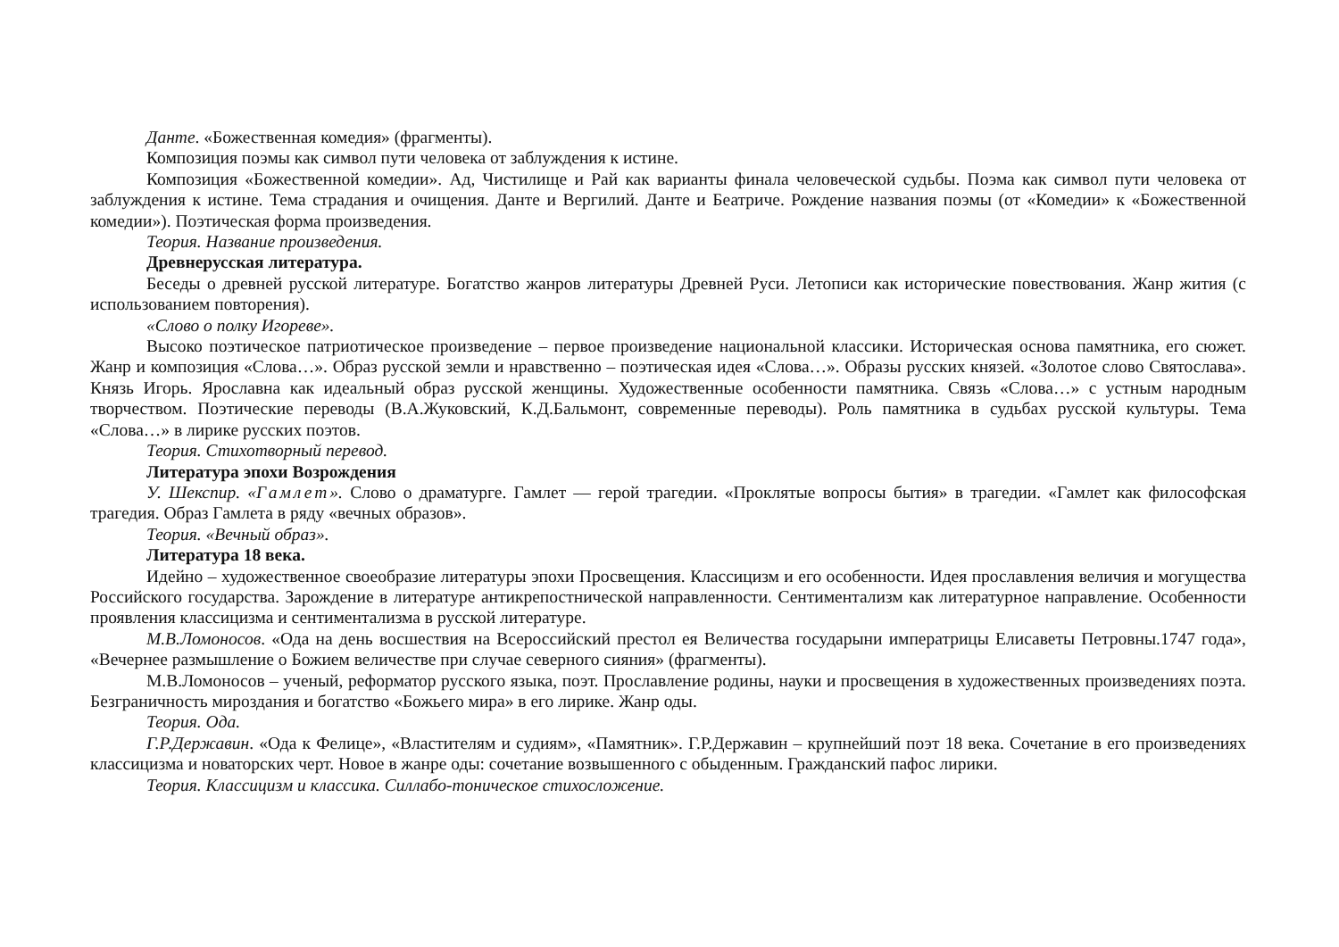Данте. «Божественная комедия» (фрагменты).
Композиция поэмы как символ пути человека от заблуждения к истине.
Композиция «Божественной комедии». Ад, Чистилище и Рай как варианты финала человеческой судьбы. Поэма как символ пути человека от заблуждения к истине. Тема страдания и очищения. Данте и Вергилий. Данте и Беатриче. Рождение названия поэмы (от «Комедии» к «Божественной комедии»). Поэтическая форма произведения.
Теория. Название произведения.
Древнерусская литература.
Беседы о древней русской литературе. Богатство жанров литературы Древней Руси. Летописи как исторические повествования. Жанр жития (с использованием повторения).
«Слово о полку Игореве».
Высоко поэтическое патриотическое произведение – первое произведение национальной классики. Историческая основа памятника, его сюжет. Жанр и композиция «Слова…». Образ русской земли и нравственно – поэтическая идея «Слова…». Образы русских князей. «Золотое слово Святослава». Князь Игорь. Ярославна как идеальный образ русской женщины. Художественные особенности памятника. Связь «Слова…» с устным народным творчеством. Поэтические переводы (В.А.Жуковский, К.Д.Бальмонт, современные переводы). Роль памятника в судьбах русской культуры. Тема «Слова…» в лирике русских поэтов.
Теория. Стихотворный перевод.
Литература эпохи Возрождения
У. Шекспир. «Гамлет». Слово о драматурге. Гамлет — герой трагедии. «Проклятые вопросы бытия» в трагедии. «Гамлет как философская трагедия. Образ Гамлета в ряду «вечных образов».
Теория. «Вечный образ».
Литература 18 века.
Идейно – художественное своеобразие литературы эпохи Просвещения. Классицизм и его особенности. Идея прославления величия и могущества Российского государства. Зарождение в литературе антикрепостнической направленности. Сентиментализм как литературное направление. Особенности проявления классицизма и сентиментализма в русской литературе.
М.В.Ломоносов. «Ода на день восшествия на Всероссийский престол ея Величества государыни императрицы Елисаветы Петровны.1747 года», «Вечернее размышление о Божием величестве при случае северного сияния» (фрагменты).
М.В.Ломоносов – ученый, реформатор русского языка, поэт. Прославление родины, науки и просвещения в художественных произведениях поэта. Безграничность мироздания и богатство «Божьего мира» в его лирике. Жанр оды.
Теория. Ода.
Г.Р.Державин. «Ода к Фелице», «Властителям и судиям», «Памятник». Г.Р.Державин – крупнейший поэт 18 века. Сочетание в его произведениях классицизма и новаторских черт. Новое в жанре оды: сочетание возвышенного с обыденным. Гражданский пафос лирики.
Теория. Классицизм и классика. Силлабо-тоническое стихосложение.